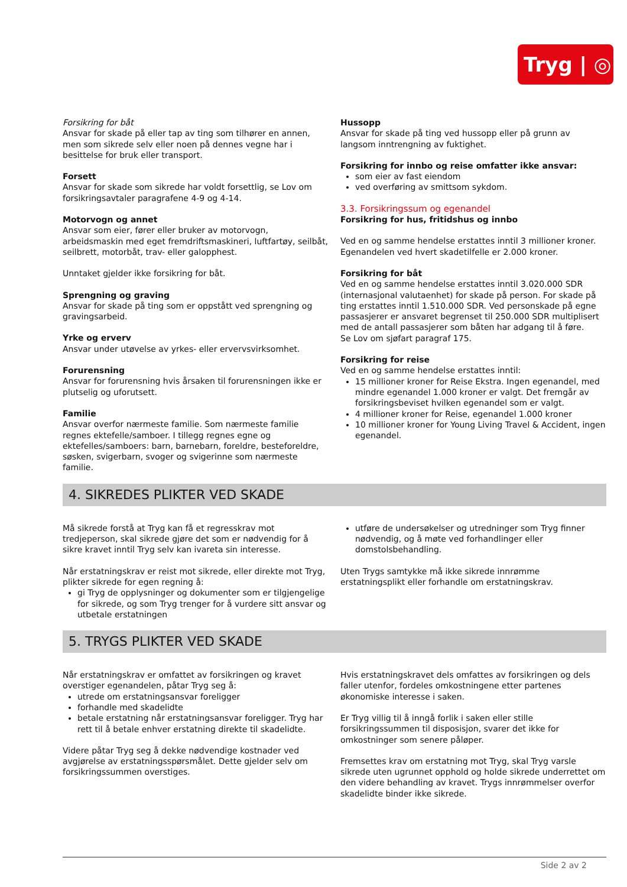Tryg | ◎
Forsikring for båt
Ansvar for skade på eller tap av ting som tilhører en annen, men som sikrede selv eller noen på dennes vegne har i besittelse for bruk eller transport.
Forsett
Ansvar for skade som sikrede har voldt forsettlig, se Lov om forsikringsavtaler paragrafene 4-9 og 4-14.
Motorvogn og annet
Ansvar som eier, fører eller bruker av motorvogn, arbeidsmaskin med eget fremdriftsmaskineri, luftfartøy, seilbåt, seilbrett, motorbåt, trav- eller galopphest.
Unntaket gjelder ikke forsikring for båt.
Sprengning og graving
Ansvar for skade på ting som er oppstått ved sprengning og gravingsarbeid.
Yrke og erverv
Ansvar under utøvelse av yrkes- eller ervervsvirksomhet.
Forurensning
Ansvar for forurensning hvis årsaken til forurensningen ikke er plutselig og uforutsett.
Familie
Ansvar overfor nærmeste familie. Som nærmeste familie regnes ektefelle/samboer. I tillegg regnes egne og ektefelles/samboers: barn, barnebarn, foreldre, besteforeldre, søsken, svigerbarn, svoger og svigerinne som nærmeste familie.
Hussopp
Ansvar for skade på ting ved hussopp eller på grunn av langsom inntrengning av fuktighet.
Forsikring for innbo og reise omfatter ikke ansvar:
som eier av fast eiendom
ved overføring av smittsom sykdom.
3.3. Forsikringssum og egenandel
Forsikring for hus, fritidshus og innbo
Ved en og samme hendelse erstattes inntil 3 millioner kroner. Egenandelen ved hvert skadetilfelle er 2.000 kroner.
Forsikring for båt
Ved en og samme hendelse erstattes inntil 3.020.000 SDR (internasjonal valutaenhet) for skade på person. For skade på ting erstattes inntil 1.510.000 SDR. Ved personskade på egne passasjerer er ansvaret begrenset til 250.000 SDR multiplisert med de antall passasjerer som båten har adgang til å føre.
Se Lov om sjøfart paragraf 175.
Forsikring for reise
Ved en og samme hendelse erstattes inntil:
15 millioner kroner for Reise Ekstra. Ingen egenandel, med mindre egenandel 1.000 kroner er valgt. Det fremgår av forsikringsbeviset hvilken egenandel som er valgt.
4 millioner kroner for Reise, egenandel 1.000 kroner
10 millioner kroner for Young Living Travel & Accident, ingen egenandel.
4. SIKREDES PLIKTER VED SKADE
Må sikrede forstå at Tryg kan få et regresskrav mot tredjeperson, skal sikrede gjøre det som er nødvendig for å sikre kravet inntil Tryg selv kan ivareta sin interesse.
Når erstatningskrav er reist mot sikrede, eller direkte mot Tryg, plikter sikrede for egen regning å:
gi Tryg de opplysninger og dokumenter som er tilgjengelige for sikrede, og som Tryg trenger for å vurdere sitt ansvar og utbetale erstatningen
utføre de undersøkelser og utredninger som Tryg finner nødvendig, og å møte ved forhandlinger eller domstolsbehandling.
Uten Trygs samtykke må ikke sikrede innrømme erstatningsplikt eller forhandle om erstatningskrav.
5. TRYGS PLIKTER VED SKADE
Når erstatningskrav er omfattet av forsikringen og kravet overstiger egenandelen, påtar Tryg seg å:
utrede om erstatningsansvar foreligger
forhandle med skadelidte
betale erstatning når erstatningsansvar foreligger. Tryg har rett til å betale enhver erstatning direkte til skadelidte.
Videre påtar Tryg seg å dekke nødvendige kostnader ved avgjørelse av erstatningsspørsmålet. Dette gjelder selv om forsikringssummen overstiges.
Hvis erstatningskravet dels omfattes av forsikringen og dels faller utenfor, fordeles omkostningene etter partenes økonomiske interesse i saken.
Er Tryg villig til å inngå forlik i saken eller stille forsikringssummen til disposisjon, svarer det ikke for omkostninger som senere påløper.
Fremsettes krav om erstatning mot Tryg, skal Tryg varsle sikrede uten ugrunnet opphold og holde sikrede underrettet om den videre behandling av kravet. Trygs innrømmelser overfor skadelidte binder ikke sikrede.
Side 2 av 2